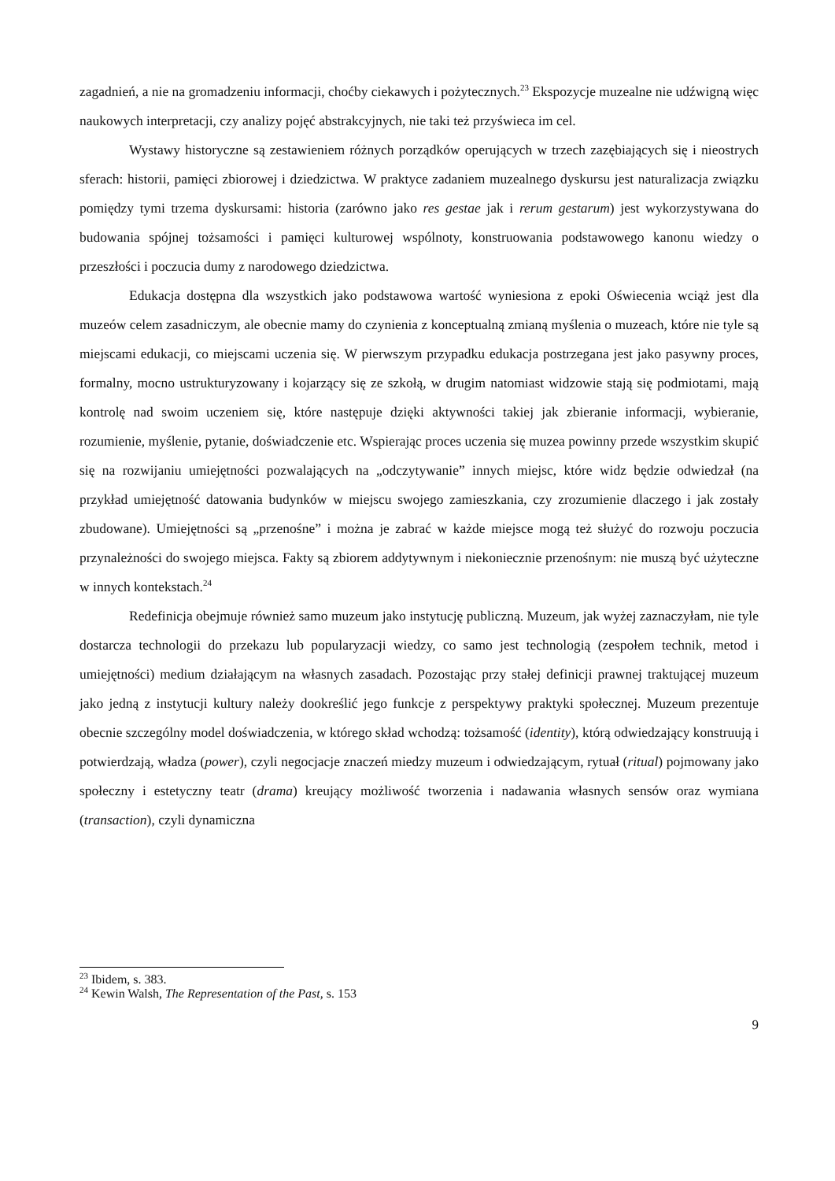zagadnień, a nie na gromadzeniu informacji, choćby ciekawych i pożytecznych.<sup>23</sup> Ekspozycje muzealne nie udźwigną więc naukowych interpretacji, czy analizy pojęć abstrakcyjnych, nie taki też przyświeca im cel.
Wystawy historyczne są zestawieniem różnych porządków operujących w trzech zazębiających się i nieostrych sferach: historii, pamięci zbiorowej i dziedzictwa. W praktyce zadaniem muzealnego dyskursu jest naturalizacja związku pomiędzy tymi trzema dyskursami: historia (zarówno jako res gestae jak i rerum gestarum) jest wykorzystywana do budowania spójnej tożsamości i pamięci kulturowej wspólnoty, konstruowania podstawowego kanonu wiedzy o przeszłości i poczucia dumy z narodowego dziedzictwa.
Edukacja dostępna dla wszystkich jako podstawowa wartość wyniesiona z epoki Oświecenia wciąż jest dla muzeów celem zasadniczym, ale obecnie mamy do czynienia z konceptualną zmianą myślenia o muzeach, które nie tyle są miejscami edukacji, co miejscami uczenia się. W pierwszym przypadku edukacja postrzegana jest jako pasywny proces, formalny, mocno ustrukturyzowany i kojarzący się ze szkołą, w drugim natomiast widzowie stają się podmiotami, mają kontrolę nad swoim uczeniem się, które następuje dzięki aktywności takiej jak zbieranie informacji, wybieranie, rozumienie, myślenie, pytanie, doświadczenie etc. Wspierając proces uczenia się muzea powinny przede wszystkim skupić się na rozwijaniu umiejętności pozwalających na „odczytywanie” innych miejsc, które widz będzie odwiedzał (na przykład umiejętność datowania budynków w miejscu swojego zamieszkania, czy zrozumienie dlaczego i jak zostały zbudowane). Umiejętności są „przenośne” i można je zabrać w każde miejsce mogą też służyć do rozwoju poczucia przynależności do swojego miejsca. Fakty są zbiorem addytywnym i niekoniecznie przenośnym: nie muszą być użyteczne w innych kontekstach.<sup>24</sup>
Redefinicja obejmuje również samo muzeum jako instytucję publiczną. Muzeum, jak wyżej zaznaczyłam, nie tyle dostarcza technologii do przekazu lub popularyzacji wiedzy, co samo jest technologią (zespołem technik, metod i umiejętności) medium działającym na własnych zasadach. Pozostając przy stałej definicji prawnej traktującej muzeum jako jedną z instytucji kultury należy dookreślić jego funkcje z perspektywy praktyki społecznej. Muzeum prezentuje obecnie szczególny model doświadczenia, w którego skład wchodzą: tożsamość (identity), którą odwiedzający konstruują i potwierdzają, władza (power), czyli negocjacje znaczeń miedzy muzeum i odwiedzającym, rytuał (ritual) pojmowany jako społeczny i estetyczny teatr (drama) kreujący możliwość tworzenia i nadawania własnych sensów oraz wymiana (transaction), czyli dynamiczna
<sup>23</sup> Ibidem, s. 383.
<sup>24</sup> Kewin Walsh, The Representation of the Past, s. 153
9